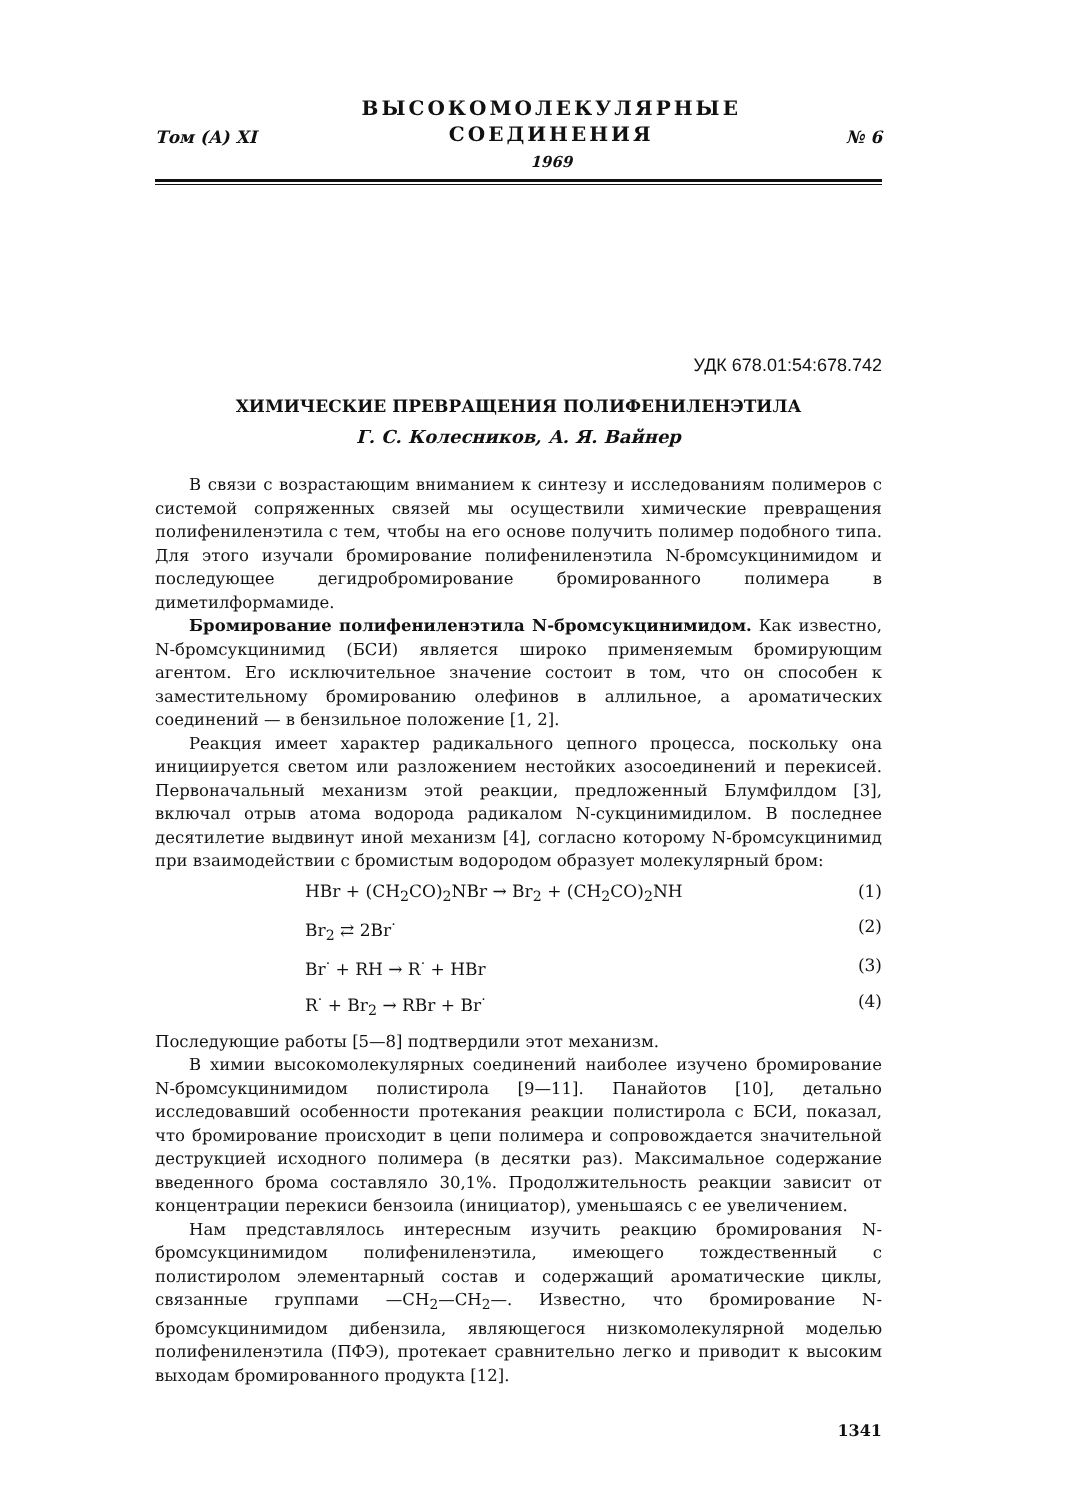Том (А) XI
ВЫСОКОМОЛЕКУЛЯРНЫЕ
СОЕДИНЕНИЯ
1969
№ 6
УДК 678.01:54:678.742
ХИМИЧЕСКИЕ ПРЕВРАЩЕНИЯ ПОЛИФЕНИЛЕНЭТИЛА
Г. С. Колесников, А. Я. Вайнер
В связи с возрастающим вниманием к синтезу и исследованиям полимеров с системой сопряженных связей мы осуществили химические превращения полифениленэтила с тем, чтобы на его основе получить полимер подобного типа. Для этого изучали бромирование полифениленэтила N-бромсукцинимидом и последующее дегидробромирование бромированного полимера в диметилформамиде.
Бромирование полифениленэтила N-бромсукцинимидом. Как известно, N-бромсукцинимид (БСИ) является широко применяемым бромирующим агентом. Его исключительное значение состоит в том, что он способен к заместительному бромированию олефинов в аллильное, а ароматических соединений — в бензильное положение [1, 2].
Реакция имеет характер радикального цепного процесса, поскольку она инициируется светом или разложением нестойких азосоединений и перекисей. Первоначальный механизм этой реакции, предложенный Блумфилдом [3], включал отрыв атома водорода радикалом N-сукцинимидилом. В последнее десятилетие выдвинут иной механизм [4], согласно которому N-бромсукцинимид при взаимодействии с бромистым водородом образует молекулярный бром:
HBr + (CH<sub>2</sub>CO)<sub>2</sub>NBr → Br<sub>2</sub> + (CH<sub>2</sub>CO)<sub>2</sub>NH (1)
Br<sub>2</sub> ⇄ 2Br<sup>·</sup> (2)
Br<sup>·</sup> + RH → R<sup>·</sup> + HBr (3)
R<sup>·</sup> + Br<sub>2</sub> → RBr + Br<sup>·</sup> (4)
Последующие работы [5—8] подтвердили этот механизм.
В химии высокомолекулярных соединений наиболее изучено бромирование N-бромсукцинимидом полистирола [9—11]. Панайотов [10], детально исследовавший особенности протекания реакции полистирола с БСИ, показал, что бромирование происходит в цепи полимера и сопровождается значительной деструкцией исходного полимера (в десятки раз). Максимальное содержание введенного брома составляло 30,1%. Продолжительность реакции зависит от концентрации перекиси бензоила (инициатор), уменьшаясь с ее увеличением.
Нам представлялось интересным изучить реакцию бромирования N-бромсукцинимидом полифениленэтила, имеющего тождественный с полистиролом элементарный состав и содержащий ароматические циклы, связанные группами —CH<sub>2</sub>—CH<sub>2</sub>—. Известно, что бромирование N-бромсукцинимидом дибензила, являющегося низкомолекулярной моделью полифениленэтила (ПФЭ), протекает сравнительно легко и приводит к высоким выходам бромированного продукта [12].
1341